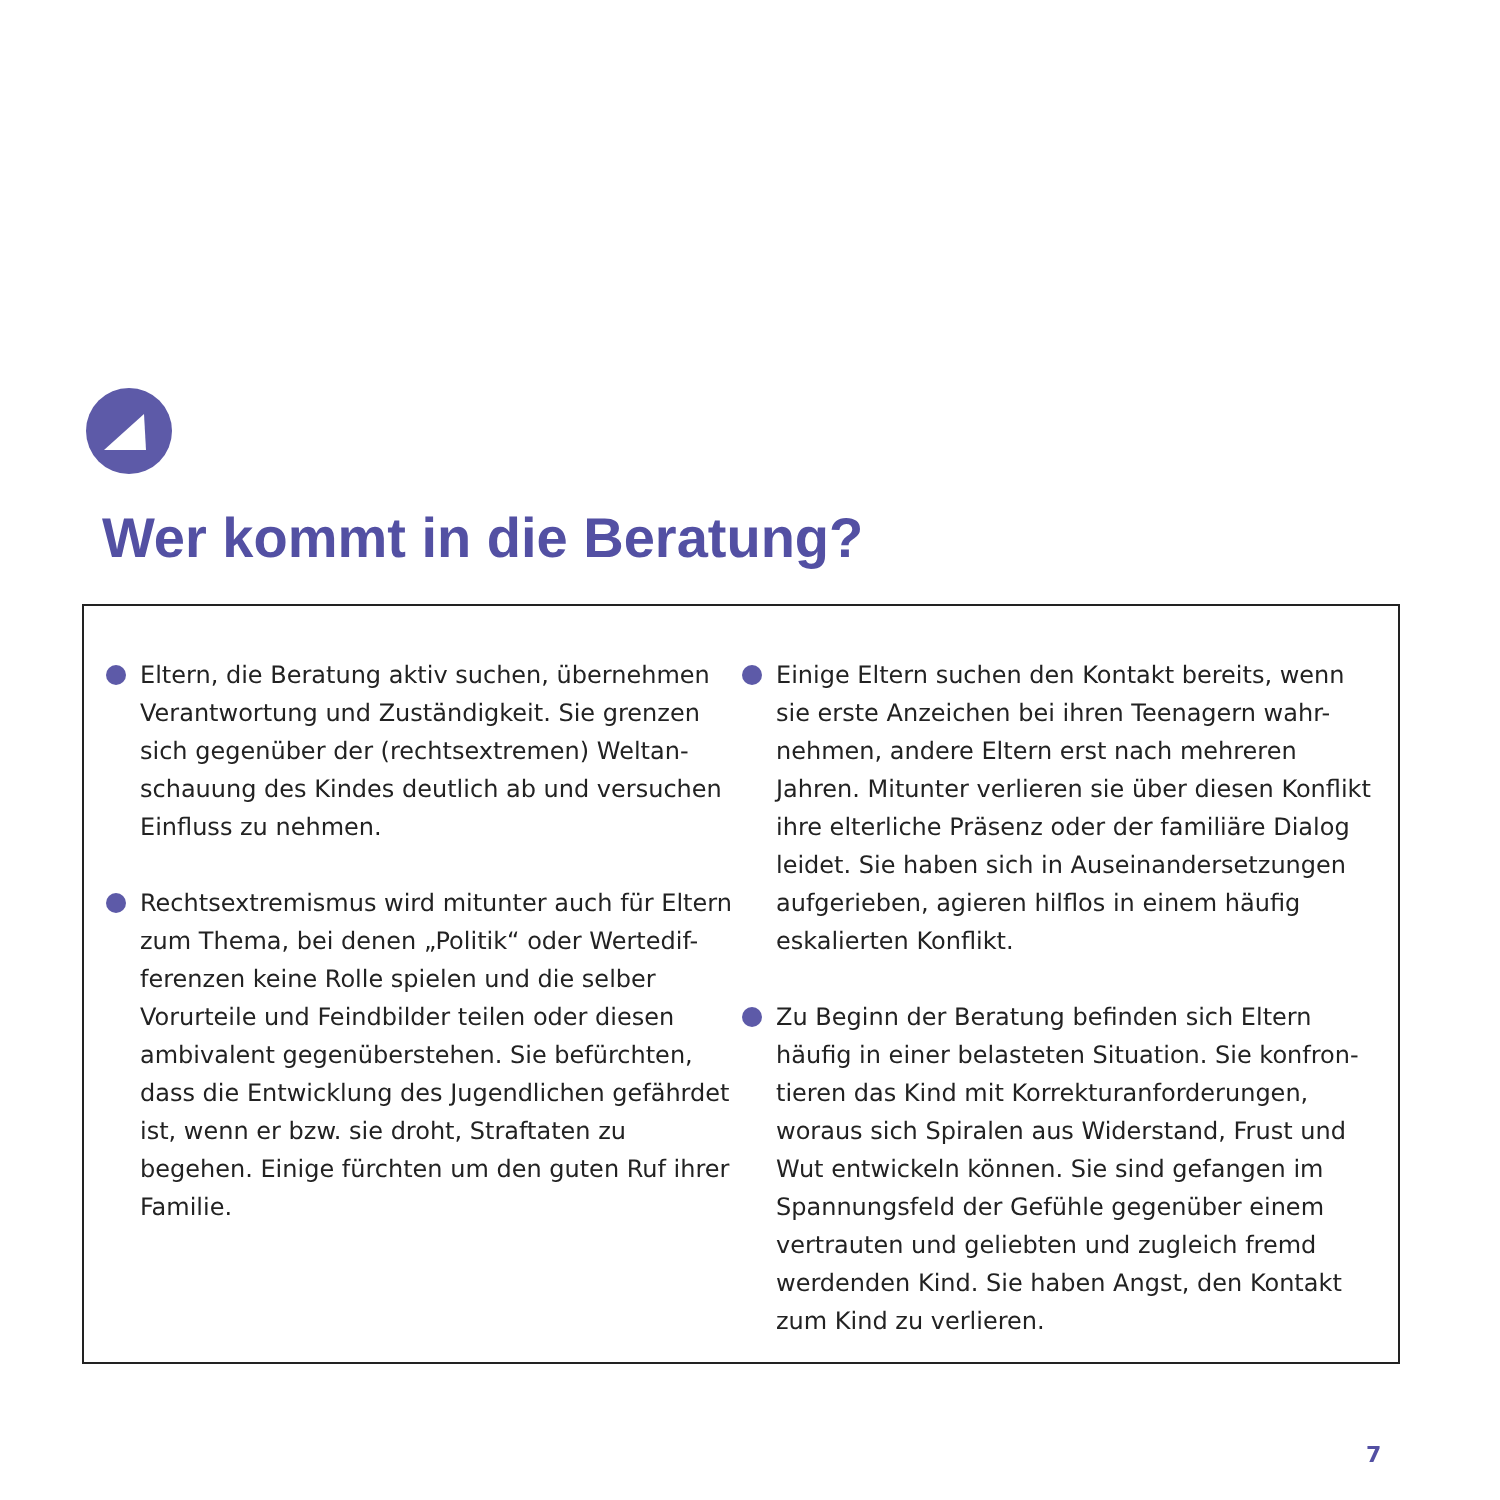Wer kommt in die Beratung?
Eltern, die Beratung aktiv suchen, übernehmen Verantwortung und Zuständigkeit. Sie grenzen sich gegenüber der (rechtsextremen) Weltan-schauung des Kindes deutlich ab und versuchen Einfluss zu nehmen.
Rechtsextremismus wird mitunter auch für Eltern zum Thema, bei denen „Politik“ oder Wertedif-ferenzen keine Rolle spielen und die selber Vorurteile und Feindbilder teilen oder diesen ambivalent gegenüberstehen. Sie befürchten, dass die Entwicklung des Jugendlichen gefährdet ist, wenn er bzw. sie droht, Straftaten zu begehen. Einige fürchten um den guten Ruf ihrer Familie.
Einige Eltern suchen den Kontakt bereits, wenn sie erste Anzeichen bei ihren Teenagern wahr-nehmen, andere Eltern erst nach mehreren Jahren. Mitunter verlieren sie über diesen Konflikt ihre elterliche Präsenz oder der familiäre Dialog leidet. Sie haben sich in Auseinandersetzungen aufgerieben, agieren hilflos in einem häufig eskalierten Konflikt.
Zu Beginn der Beratung befinden sich Eltern häufig in einer belasteten Situation. Sie konfron-tieren das Kind mit Korrekturanforderungen, woraus sich Spiralen aus Widerstand, Frust und Wut entwickeln können. Sie sind gefangen im Spannungsfeld der Gefühle gegenüber einem vertrauten und geliebten und zugleich fremd werdenden Kind. Sie haben Angst, den Kontakt zum Kind zu verlieren.
7